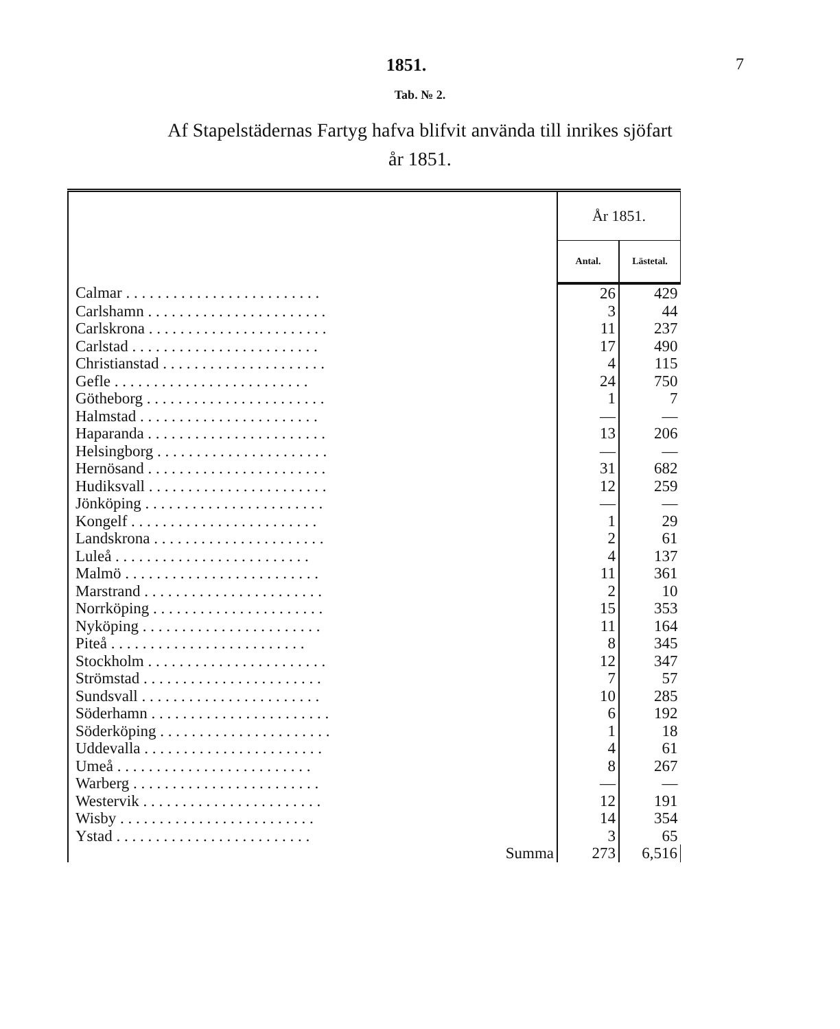1851. 7
Tab. № 2.
Af Stapelstädernas Fartyg hafva blifvit använda till inrikes sjöfart
år 1851.
| | År 1851. | |
| --- | --- | --- |
| | Antal. | Lästetal. |
| Calmar . . . . . . . . . . . . . . . . . . . . . . . . . | 26 | 429 |
| Carlshamn . . . . . . . . . . . . . . . . . . . . . . . | 3 | 44 |
| Carlskrona . . . . . . . . . . . . . . . . . . . . . . . | 11 | 237 |
| Carlstad . . . . . . . . . . . . . . . . . . . . . . . . | 17 | 490 |
| Christianstad . . . . . . . . . . . . . . . . . . . . . | 4 | 115 |
| Gefle . . . . . . . . . . . . . . . . . . . . . . . . . | 24 | 750 |
| Götheborg . . . . . . . . . . . . . . . . . . . . . . . | 1 | 7 |
| Halmstad . . . . . . . . . . . . . . . . . . . . . . . | — | — |
| Haparanda . . . . . . . . . . . . . . . . . . . . . . . | 13 | 206 |
| Helsingborg . . . . . . . . . . . . . . . . . . . . . . | — | — |
| Hernösand . . . . . . . . . . . . . . . . . . . . . . . | 31 | 682 |
| Hudiksvall . . . . . . . . . . . . . . . . . . . . . . . | 12 | 259 |
| Jönköping . . . . . . . . . . . . . . . . . . . . . . . | — | — |
| Kongelf . . . . . . . . . . . . . . . . . . . . . . . . | 1 | 29 |
| Landskrona . . . . . . . . . . . . . . . . . . . . . . | 2 | 61 |
| Luleå . . . . . . . . . . . . . . . . . . . . . . . . . | 4 | 137 |
| Malmö . . . . . . . . . . . . . . . . . . . . . . . . . | 11 | 361 |
| Marstrand . . . . . . . . . . . . . . . . . . . . . . . | 2 | 10 |
| Norrköping . . . . . . . . . . . . . . . . . . . . . . | 15 | 353 |
| Nyköping . . . . . . . . . . . . . . . . . . . . . . . | 11 | 164 |
| Piteå . . . . . . . . . . . . . . . . . . . . . . . . . | 8 | 345 |
| Stockholm . . . . . . . . . . . . . . . . . . . . . . . | 12 | 347 |
| Strömstad . . . . . . . . . . . . . . . . . . . . . . . | 7 | 57 |
| Sundsvall . . . . . . . . . . . . . . . . . . . . . . . | 10 | 285 |
| Söderhamn . . . . . . . . . . . . . . . . . . . . . . . | 6 | 192 |
| Söderköping . . . . . . . . . . . . . . . . . . . . . . | 1 | 18 |
| Uddevalla . . . . . . . . . . . . . . . . . . . . . . . | 4 | 61 |
| Umeå . . . . . . . . . . . . . . . . . . . . . . . . . | 8 | 267 |
| Warberg . . . . . . . . . . . . . . . . . . . . . . . . | — | — |
| Westervik . . . . . . . . . . . . . . . . . . . . . . . | 12 | 191 |
| Wisby . . . . . . . . . . . . . . . . . . . . . . . . . | 14 | 354 |
| Ystad . . . . . . . . . . . . . . . . . . . . . . . . . | 3 | 65 |
| Summa | 273 | 6,516 |